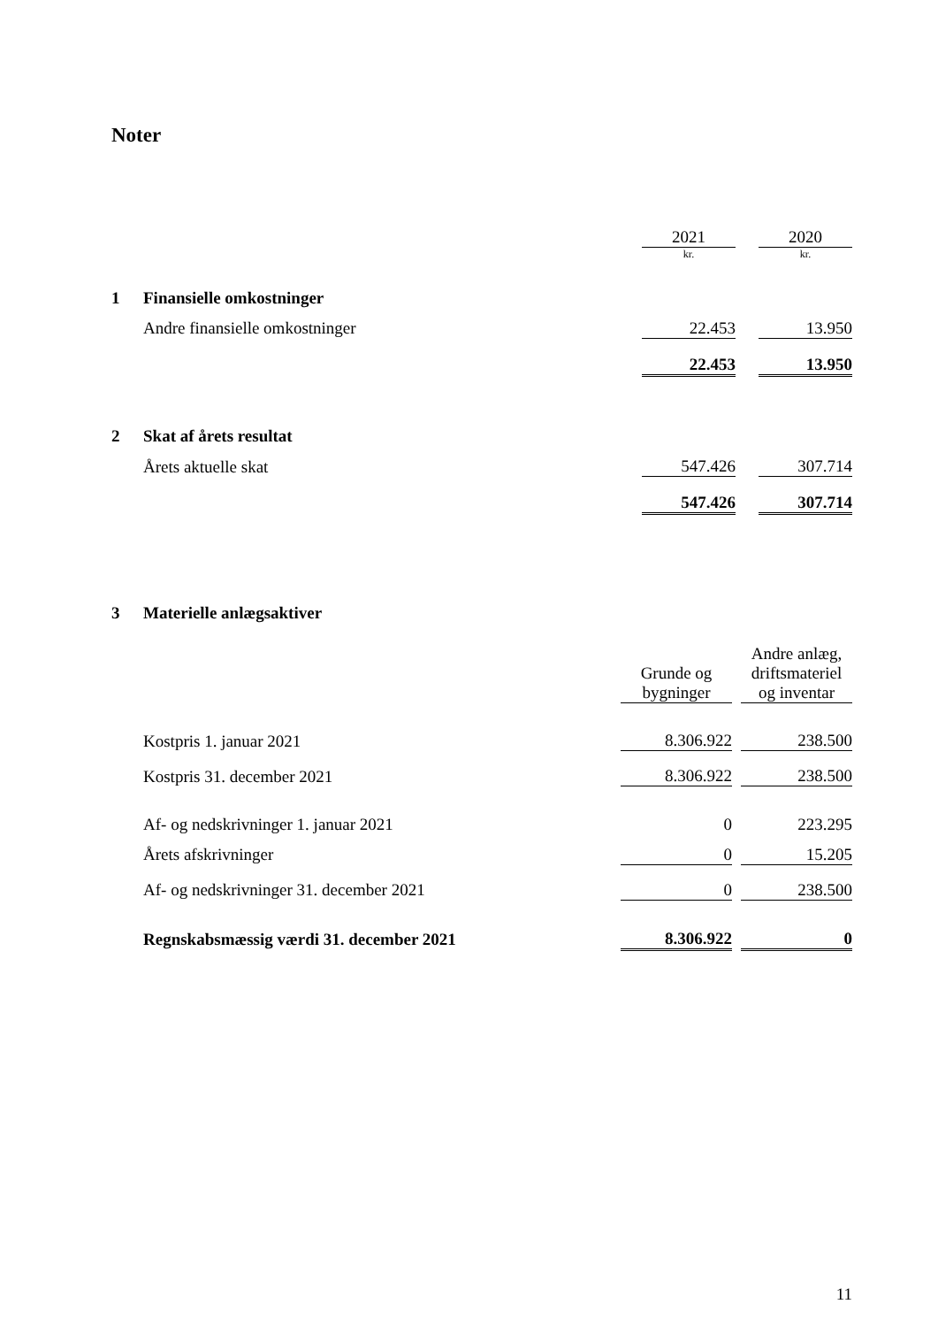Noter
| | | 2021 | | 2020 |
| | | kr. | | kr. |
| 1 | Finansielle omkostninger | | | |
| | Andre finansielle omkostninger | 22.453 | | 13.950 |
| | | 22.453 | | 13.950 |
| 2 | Skat af årets resultat | | | |
| | Årets aktuelle skat | 547.426 | | 307.714 |
| | | 547.426 | | 307.714 |
| 3 | Materielle anlægsaktiver | | | |
| | | Grunde og bygninger | | Andre anlæg, driftsmateriel og inventar |
| | Kostpris 1. januar 2021 | 8.306.922 | | 238.500 |
| | Kostpris 31. december 2021 | 8.306.922 | | 238.500 |
| | Af- og nedskrivninger 1. januar 2021 | 0 | | 223.295 |
| | Årets afskrivninger | 0 | | 15.205 |
| | Af- og nedskrivninger 31. december 2021 | 0 | | 238.500 |
| | Regnskabsmæssig værdi 31. december 2021 | 8.306.922 | | 0 |
11